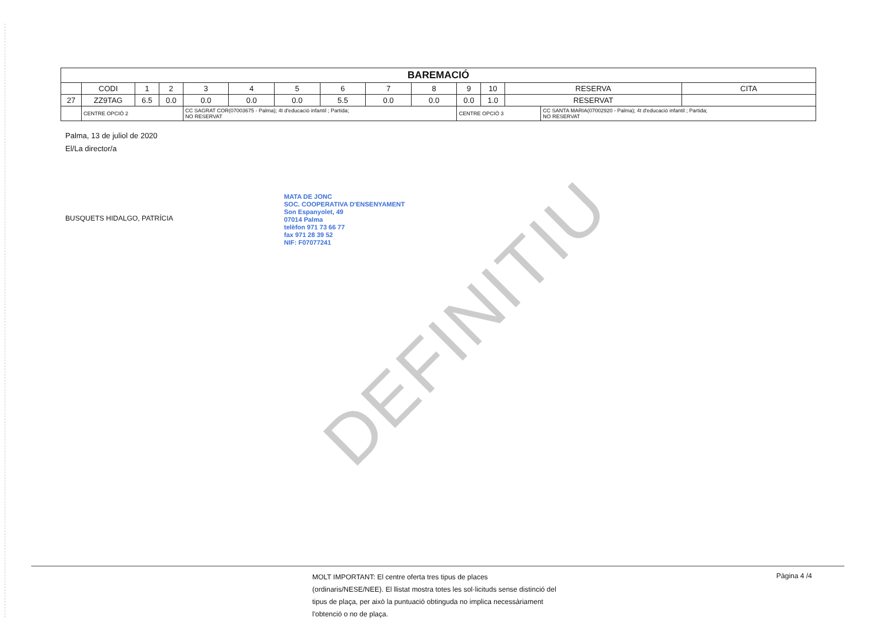DEFINITIU
| BAREMACIÓ | | | | | | | | | | | | | | |
| --- | --- | --- | --- | --- | --- | --- | --- | --- | --- | --- | --- | --- | --- | --- |
| | CODI | 1 | 2 | 3 | 4 | 5 | 6 | 7 | 8 | 9 | 10 | RESERVA | | CITA |
| 27 | ZZ9TAG | 6.5 | 0.0 | 0.0 | 0.0 | 0.0 | 5.5 | 0.0 | 0.0 | 0.0 | 1.0 | RESERVAT | | |
| | CENTRE OPCIÓ 2 | | | CC SAGRAT COR(07003675 - Palma); 4t d'educació infantil ; Partida; NO RESERVAT | | | | | | CENTRE OPCIÓ 3 | | | CC SANTA MARIA(07002920 - Palma); 4t d'educació infantil ; Partida; NO RESERVAT | |
Palma, 13 de juliol de 2020
El/La director/a
BUSQUETS HIDALGO, PATRÍCIA
MATA DE JONC
SOC. COOPERATIVA D'ENSENYAMENT
Son Espanyolet, 49
07014 Palma
telèfon 971 73 66 77
fax 971 28 39 52
NIF: F07077241
MOLT IMPORTANT: El centre oferta tres tipus de places (ordinaris/NESE/NEE). El llistat mostra totes les sol·licituds sense distinció del tipus de plaça, per això la puntuació obtinguda no implica necessàriament l'obtenció o no de plaça.
Pàgina 4 /4